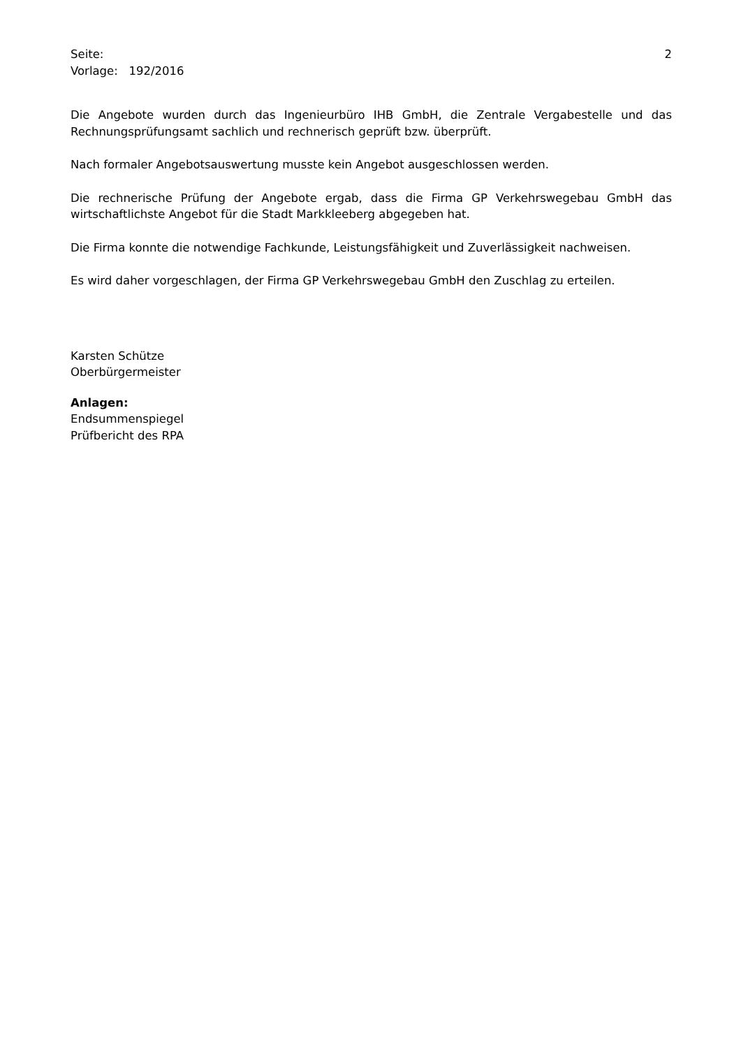Seite: 2
Vorlage: 192/2016
Die Angebote wurden durch das Ingenieurbüro IHB GmbH, die Zentrale Vergabestelle und das Rechnungsprüfungsamt sachlich und rechnerisch geprüft bzw. überprüft.
Nach formaler Angebotsauswertung musste kein Angebot ausgeschlossen werden.
Die rechnerische Prüfung der Angebote ergab, dass die Firma GP Verkehrswegebau GmbH das wirtschaftlichste Angebot für die Stadt Markkleeberg abgegeben hat.
Die Firma konnte die notwendige Fachkunde, Leistungsfähigkeit und Zuverlässigkeit nachweisen.
Es wird daher vorgeschlagen, der Firma GP Verkehrswegebau GmbH den Zuschlag zu erteilen.
Karsten Schütze
Oberbürgermeister
Anlagen:
Endsummenspiegel
Prüfbericht des RPA